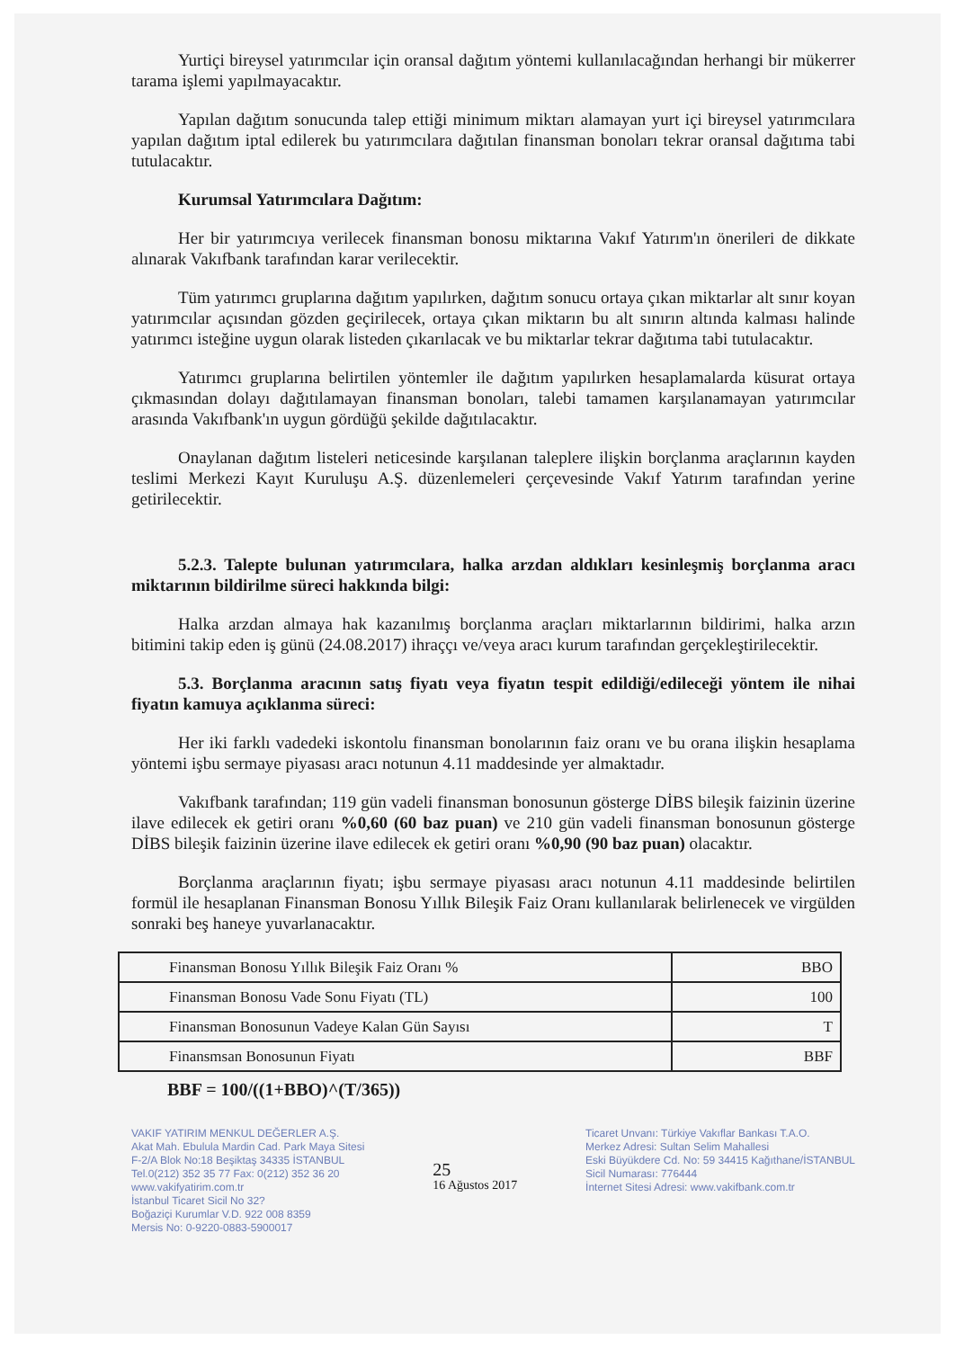Yurtiçi bireysel yatırımcılar için oransal dağıtım yöntemi kullanılacağından herhangi bir mükerrer tarama işlemi yapılmayacaktır.
Yapılan dağıtım sonucunda talep ettiği minimum miktarı alamayan yurt içi bireysel yatırımcılara yapılan dağıtım iptal edilerek bu yatırımcılara dağıtılan finansman bonoları tekrar oransal dağıtıma tabi tutulacaktır.
Kurumsal Yatırımcılara Dağıtım:
Her bir yatırımcıya verilecek finansman bonosu miktarına Vakıf Yatırım'ın önerileri de dikkate alınarak Vakıfbank tarafından karar verilecektir.
Tüm yatırımcı gruplarına dağıtım yapılırken, dağıtım sonucu ortaya çıkan miktarlar alt sınır koyan yatırımcılar açısından gözden geçirilecek, ortaya çıkan miktarın bu alt sınırın altında kalması halinde yatırımcı isteğine uygun olarak listeden çıkarılacak ve bu miktarlar tekrar dağıtıma tabi tutulacaktır.
Yatırımcı gruplarına belirtilen yöntemler ile dağıtım yapılırken hesaplamalarda küsurat ortaya çıkmasından dolayı dağıtılamayan finansman bonoları, talebi tamamen karşılanamayan yatırımcılar arasında Vakıfbank'ın uygun gördüğü şekilde dağıtılacaktır.
Onaylanan dağıtım listeleri neticesinde karşılanan taleplere ilişkin borçlanma araçlarının kayden teslimi Merkezi Kayıt Kuruluşu A.Ş. düzenlemeleri çerçevesinde Vakıf Yatırım tarafından yerine getirilecektir.
5.2.3. Talepte bulunan yatırımcılara, halka arzdan aldıkları kesinleşmiş borçlanma aracı miktarının bildirilme süreci hakkında bilgi:
Halka arzdan almaya hak kazanılmış borçlanma araçları miktarlarının bildirimi, halka arzın bitimini takip eden iş günü (24.08.2017) ihraççı ve/veya aracı kurum tarafından gerçekleştirilecektir.
5.3. Borçlanma aracının satış fiyatı veya fiyatın tespit edildiği/edileceği yöntem ile nihai fiyatın kamuya açıklanma süreci:
Her iki farklı vadedeki iskontolu finansman bonolarının faiz oranı ve bu orana ilişkin hesaplama yöntemi işbu sermaye piyasası aracı notunun 4.11 maddesinde yer almaktadır.
Vakıfbank tarafından; 119 gün vadeli finansman bonosunun gösterge DİBS bileşik faizinin üzerine ilave edilecek ek getiri oranı %0,60 (60 baz puan) ve 210 gün vadeli finansman bonosunun gösterge DİBS bileşik faizinin üzerine ilave edilecek ek getiri oranı %0,90 (90 baz puan) olacaktır.
Borçlanma araçlarının fiyatı; işbu sermaye piyasası aracı notunun 4.11 maddesinde belirtilen formül ile hesaplanan Finansman Bonosu Yıllık Bileşik Faiz Oranı kullanılarak belirlenecek ve virgülden sonraki beş haneye yuvarlanacaktır.
| Finansman Bonosu Yıllık Bileşik Faiz Oranı % | BBO |
| Finansman Bonosu Vade Sonu Fiyatı (TL) | 100 |
| Finansman Bonosunun Vadeye Kalan Gün Sayısı | T |
| Finansmsan Bonosunun Fiyatı | BBF |
BBF = 100/((1+BBO)^(T/365))
VAKIF YATIRIM MENKUL DEĞERLER A.Ş.
Akat Mah. Ebulula Mardin Cad. Park Maya Sitesi
F-2/A Blok No:18 Beşiktaş 34335 İSTANBUL
Tel.0(212) 352 35 77 Fax: 0(212) 352 36 20
www.vakifyatirim.com.tr
İstanbul Ticaret Sicil No 32?
Boğaziçi Kurumlar V.D. 922 008 8359
Mersis No: 0-9220-0883-5900017
25
16 Ağustos 2017
Ticaret Unvanı: Türkiye Vakıflar Bankası T.A.O.
Merkez Adresi: Sultan Selim Mahallesi
Eski Büyükdere Cd. No: 59 34415 Kağıthane/İSTANBUL
Sicil Numarası: 776444
İnternet Sitesi Adresi: www.vakifbank.com.tr